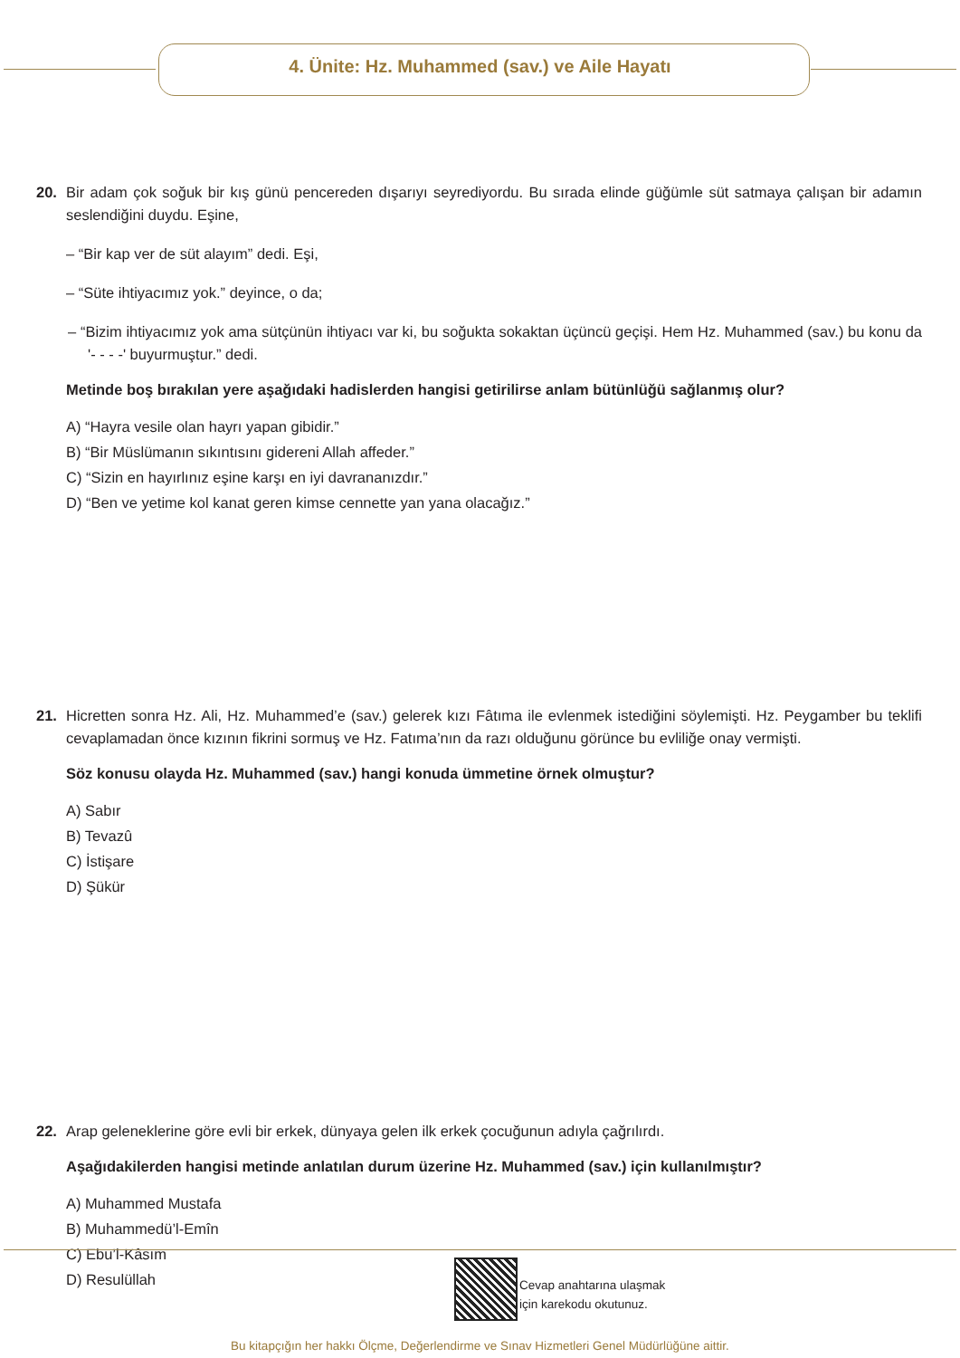4. Ünite: Hz. Muhammed (sav.) ve Aile Hayatı
20.
Bir adam çok soğuk bir kış günü pencereden dışarıyı seyrediyordu. Bu sırada elinde güğümle süt satmaya çalışan bir adamın seslendiğini duydu. Eşine,
– “Bir kap ver de süt alayım” dedi. Eşi,
– “Süte ihtiyacımız yok.” deyince, o da;
– “Bizim ihtiyacımız yok ama sütçünün ihtiyacı var ki, bu soğukta sokaktan üçüncü geçişi. Hem Hz. Muhammed (sav.) bu konu da '- - - -' buyurmuştur.” dedi.
Metinde boş bırakılan yere aşağıdaki hadislerden hangisi getirilirse anlam bütünlüğü sağlanmış olur?
A) “Hayra vesile olan hayrı yapan gibidir.”
B) “Bir Müslümanın sıkıntısını gidereni Allah affeder.”
C) “Sizin en hayırlınız eşine karşı en iyi davrananızdır.”
D) “Ben ve yetime kol kanat geren kimse cennette yan yana olacağız.”
21.
Hicretten sonra Hz. Ali, Hz. Muhammed’e (sav.) gelerek kızı Fâtıma ile evlenmek istediğini söylemişti. Hz. Peygamber bu teklifi cevaplamadan önce kızının fikrini sormuş ve Hz. Fatıma’nın da razı olduğunu görünce bu evliliğe onay vermişti.
Söz konusu olayda Hz. Muhammed (sav.) hangi konuda ümmetine örnek olmuştur?
A) Sabır
B) Tevazû
C) İstişare
D) Şükür
22.
Arap geleneklerine göre evli bir erkek, dünyaya gelen ilk erkek çocuğunun adıyla çağrılırdı.
Aşağıdakilerden hangisi metinde anlatılan durum üzerine Hz. Muhammed (sav.) için kullanılmıştır?
A) Muhammed Mustafa
B) Muhammedü’l-Emîn
C) Ebu’l-Kâsım
D) Resulüllah
Cevap anahtarına ulaşmak
için karekodu okutunuz.
Bu kitapçığın her hakkı Ölçme, Değerlendirme ve Sınav Hizmetleri Genel Müdürlüğüne aittir.